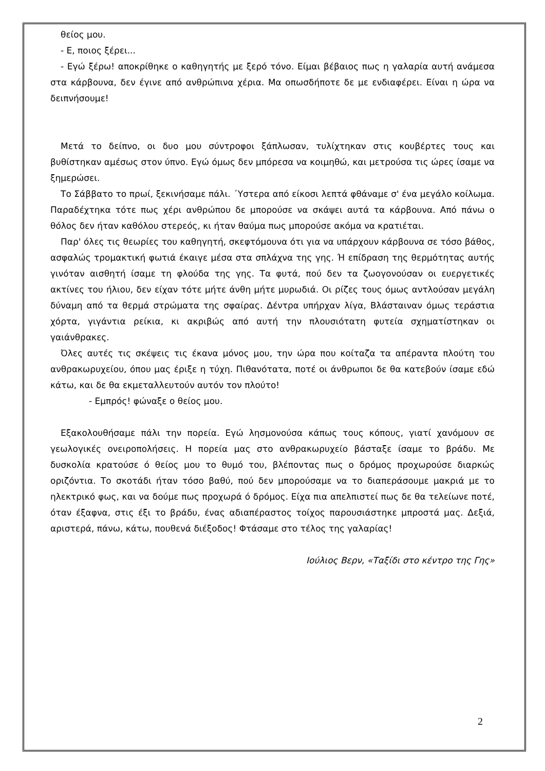θείος μου.
- Ε, ποιος ξέρει...
- Εγώ ξέρω! αποκρίθηκε ο καθηγητής με ξερό τόνο. Είμαι βέβαιος πως η γαλαρία αυτή ανάμεσα στα κάρβουνα, δεν έγινε από ανθρώπινα χέρια. Μα οπωσδήποτε δε με ενδιαφέρει. Είναι η ώρα να δειπνήσουμε!
Μετά το δείπνο, οι δυο μου σύντροφοι ξάπλωσαν, τυλίχτηκαν στις κουβέρτες τους και βυθίστηκαν αμέσως στον ύπνο. Εγώ όμως δεν μπόρεσα να κοιμηθώ, και μετρούσα τις ώρες ίσαμε να ξημερώσει.
Το Σάββατο το πρωί, ξεκινήσαμε πάλι. ΄Υστερα από είκοσι λεπτά φθάναμε σ' ένα μεγάλο κοίλωμα. Παραδέχτηκα τότε πως χέρι ανθρώπου δε μπορούσε να σκάψει αυτά τα κάρβουνα. Από πάνω ο θόλος δεν ήταν καθόλου στερεός, κι ήταν θαύμα πως μπορούσε ακόμα να κρατιέται.
Παρ' όλες τις θεωρίες του καθηγητή, σκεφτόμουνα ότι για να υπάρχουν κάρβουνα σε τόσο βάθος, ασφαλώς τρομακτική φωτιά έκαιγε μέσα στα σπλάχνα της γης. Ή επίδραση της θερμότητας αυτής γινόταν αισθητή ίσαμε τη φλούδα της γης. Τα φυτά, πού δεν τα ζωογονούσαν οι ευεργετικές ακτίνες του ήλιου, δεν είχαν τότε μήτε άνθη μήτε μυρωδιά. Οι ρίζες τους όμως αντλούσαν μεγάλη δύναμη από τα θερμά στρώματα της σφαίρας. Δέντρα υπήρχαν λίγα, Βλάσταιναν όμως τεράστια χόρτα, γιγάντια ρείκια, κι ακριβώς από αυτή την πλουσιότατη φυτεία σχηματίστηκαν οι γαιάνθρακες.
Όλες αυτές τις σκέψεις τις έκανα μόνος μου, την ώρα που κοίταζα τα απέραντα πλούτη του ανθρακωρυχείου, όπου μας έριξε η τύχη. Πιθανότατα, ποτέ οι άνθρωποι δε θα κατεβούν ίσαμε εδώ κάτω, και δε θα εκμεταλλευτούν αυτόν τον πλούτο!
- Εμπρός! φώναξε ο θείος μου.
Εξακολουθήσαμε πάλι την πορεία. Εγώ λησμονούσα κάπως τους κόπους, γιατί χανόμουν σε γεωλογικές ονειροπολήσεις. Η πορεία μας στο ανθρακωρυχείο βάσταξε ίσαμε το βράδυ. Με δυσκολία κρατούσε ό θείος μου το θυμό του, βλέποντας πως ο δρόμος προχωρούσε διαρκώς οριζόντια. Το σκοτάδι ήταν τόσο βαθύ, πού δεν μπορούσαμε να το διαπεράσουμε μακριά με το ηλεκτρικό φως, και να δούμε πως προχωρά ό δρόμος. Είχα πια απελπιστεί πως δε θα τελείωνε ποτέ, όταν έξαφνα, στις έξι το βράδυ, ένας αδιαπέραστος τοίχος παρουσιάστηκε μπροστά μας. Δεξιά, αριστερά, πάνω, κάτω, πουθενά διέξοδος! Φτάσαμε στο τέλος της γαλαρίας!
Ιούλιος Βερν, «Ταξίδι στο κέντρο της Γης»
2